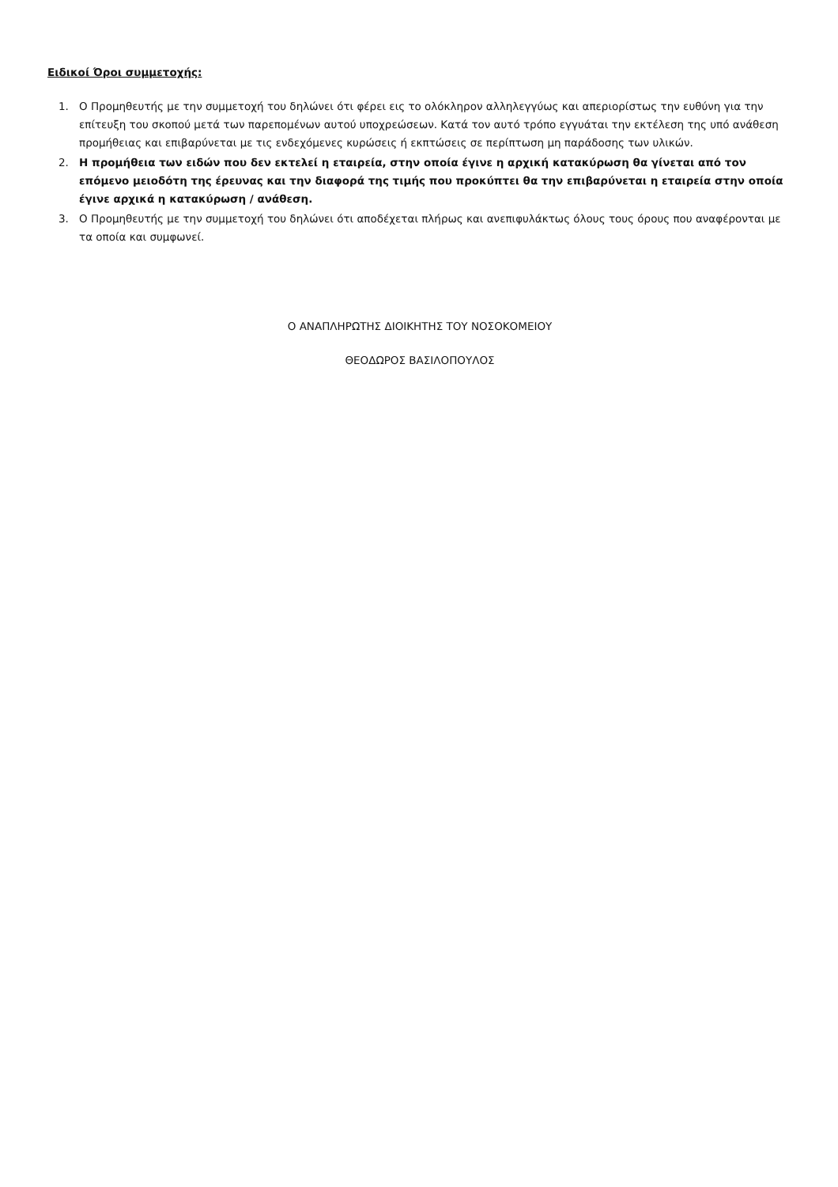Ειδικοί Όροι συμμετοχής:
1. Ο Προμηθευτής με την συμμετοχή του δηλώνει ότι φέρει εις το ολόκληρον αλληλεγγύως και απεριορίστως την ευθύνη για την επίτευξη του σκοπού μετά των παρεπομένων αυτού υποχρεώσεων. Κατά τον αυτό τρόπο εγγυάται την εκτέλεση της υπό ανάθεση προμήθειας και επιβαρύνεται με τις ενδεχόμενες κυρώσεις ή εκπτώσεις σε περίπτωση μη παράδοσης των υλικών.
2. Η προμήθεια των ειδών που δεν εκτελεί η εταιρεία, στην οποία έγινε η αρχική κατακύρωση θα γίνεται από τον επόμενο μειοδότη της έρευνας και την διαφορά της τιμής που προκύπτει θα την επιβαρύνεται η εταιρεία στην οποία έγινε αρχικά η κατακύρωση / ανάθεση.
3. Ο Προμηθευτής με την συμμετοχή του δηλώνει ότι αποδέχεται πλήρως και ανεπιφυλάκτως όλους τους όρους που αναφέρονται με τα οποία και συμφωνεί.
Ο ΑΝΑΠΛΗΡΩΤΗΣ ΔΙΟΙΚΗΤΗΣ ΤΟΥ ΝΟΣΟΚΟΜΕΙΟΥ
ΘΕΟΔΩΡΟΣ ΒΑΣΙΛΟΠΟΥΛΟΣ